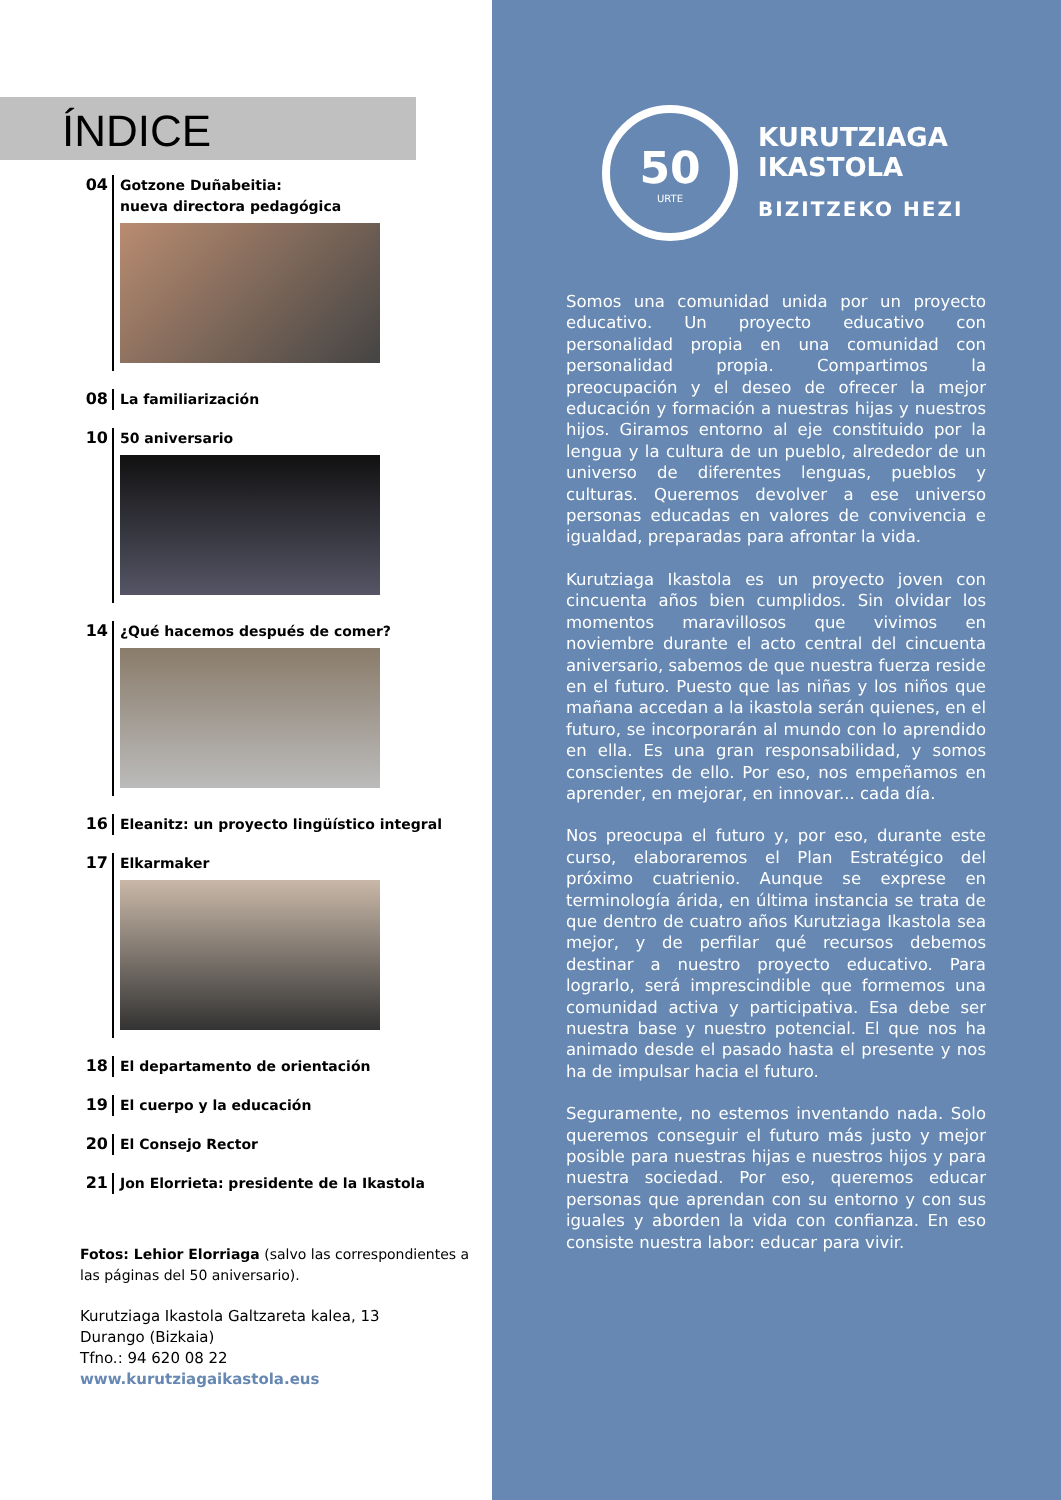ÍNDICE
04
Gotzone Duñabeitia:
nueva directora pedagógica
08
La familiarización
10
50 aniversario
14
¿Qué hacemos después de comer?
16
Eleanitz: un proyecto lingüístico integral
17
Elkarmaker
18
El departamento de orientación
19
El cuerpo y la educación
20
El Consejo Rector
21
Jon Elorrieta: presidente de la Ikastola
Fotos: Lehior Elorriaga (salvo las correspondientes a las páginas del 50 aniversario).
Kurutziaga Ikastola Galtzareta kalea, 13
Durango (Bizkaia)
Tfno.: 94 620 08 22
www.kurutziagaikastola.eus
50
URTE
KURUTZIAGA
IKASTOLA
BIZITZEKO HEZI
Somos una comunidad unida por un proyecto educativo. Un proyecto educativo con personalidad propia en una comunidad con personalidad propia. Compartimos la preocupación y el deseo de ofrecer la mejor educación y formación a nuestras hijas y nuestros hijos. Giramos entorno al eje constituido por la lengua y la cultura de un pueblo, alrededor de un universo de diferentes lenguas, pueblos y culturas. Queremos devolver a ese universo personas educadas en valores de convivencia e igualdad, preparadas para afrontar la vida.
Kurutziaga Ikastola es un proyecto joven con cincuenta años bien cumplidos. Sin olvidar los momentos maravillosos que vivimos en noviembre durante el acto central del cincuenta aniversario, sabemos de que nuestra fuerza reside en el futuro. Puesto que las niñas y los niños que mañana accedan a la ikastola serán quienes, en el futuro, se incorporarán al mundo con lo aprendido en ella. Es una gran responsabilidad, y somos conscientes de ello. Por eso, nos empeñamos en aprender, en mejorar, en innovar... cada día.
Nos preocupa el futuro y, por eso, durante este curso, elaboraremos el Plan Estratégico del próximo cuatrienio. Aunque se exprese en terminología árida, en última instancia se trata de que dentro de cuatro años Kurutziaga Ikastola sea mejor, y de perfilar qué recursos debemos destinar a nuestro proyecto educativo. Para lograrlo, será imprescindible que formemos una comunidad activa y participativa. Esa debe ser nuestra base y nuestro potencial. El que nos ha animado desde el pasado hasta el presente y nos ha de impulsar hacia el futuro.
Seguramente, no estemos inventando nada. Solo queremos conseguir el futuro más justo y mejor posible para nuestras hijas e nuestros hijos y para nuestra sociedad. Por eso, queremos educar personas que aprendan con su entorno y con sus iguales y aborden la vida con confianza. En eso consiste nuestra labor: educar para vivir.